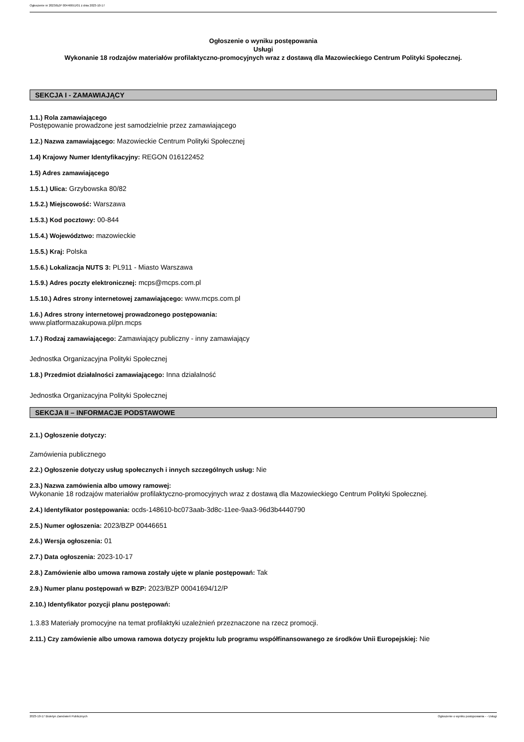Ogłoszenie nr 2023/BZP 00446651/01 z dnia 2023-10-17
Ogłoszenie o wyniku postępowania
Usługi
Wykonanie 18 rodzajów materiałów profilaktyczno-promocyjnych wraz z dostawą dla Mazowieckiego Centrum Polityki Społecznej.
SEKCJA I - ZAMAWIAJĄCY
1.1.) Rola zamawiającego
Postępowanie prowadzone jest samodzielnie przez zamawiającego
1.2.) Nazwa zamawiającego: Mazowieckie Centrum Polityki Społecznej
1.4) Krajowy Numer Identyfikacyjny: REGON 016122452
1.5) Adres zamawiającego
1.5.1.) Ulica: Grzybowska 80/82
1.5.2.) Miejscowość: Warszawa
1.5.3.) Kod pocztowy: 00-844
1.5.4.) Województwo: mazowieckie
1.5.5.) Kraj: Polska
1.5.6.) Lokalizacja NUTS 3: PL911 - Miasto Warszawa
1.5.9.) Adres poczty elektronicznej: mcps@mcps.com.pl
1.5.10.) Adres strony internetowej zamawiającego: www.mcps.com.pl
1.6.) Adres strony internetowej prowadzonego postępowania:
www.platformazakupowa.pl/pn.mcps
1.7.) Rodzaj zamawiającego: Zamawiający publiczny - inny zamawiający
Jednostka Organizacyjna Polityki Społecznej
1.8.) Przedmiot działalności zamawiającego: Inna działalność
Jednostka Organizacyjna Polityki Społecznej
SEKCJA II – INFORMACJE PODSTAWOWE
2.1.) Ogłoszenie dotyczy:
Zamówienia publicznego
2.2.) Ogłoszenie dotyczy usług społecznych i innych szczególnych usług: Nie
2.3.) Nazwa zamówienia albo umowy ramowej:
Wykonanie 18 rodzajów materiałów profilaktyczno-promocyjnych wraz z dostawą dla Mazowieckiego Centrum Polityki Społecznej.
2.4.) Identyfikator postępowania: ocds-148610-bc073aab-3d8c-11ee-9aa3-96d3b4440790
2.5.) Numer ogłoszenia: 2023/BZP 00446651
2.6.) Wersja ogłoszenia: 01
2.7.) Data ogłoszenia: 2023-10-17
2.8.) Zamówienie albo umowa ramowa zostały ujęte w planie postępowań: Tak
2.9.) Numer planu postępowań w BZP: 2023/BZP 00041694/12/P
2.10.) Identyfikator pozycji planu postępowań:
1.3.83 Materiały promocyjne na temat profilaktyki uzależnień przeznaczone na rzecz promocji.
2.11.) Czy zamówienie albo umowa ramowa dotyczy projektu lub programu współfinansowanego ze środków Unii Europejskiej: Nie
2023-10-17 Biuletyn Zamówień Publicznych Ogłoszenie o wyniku postępowania - - Usługi